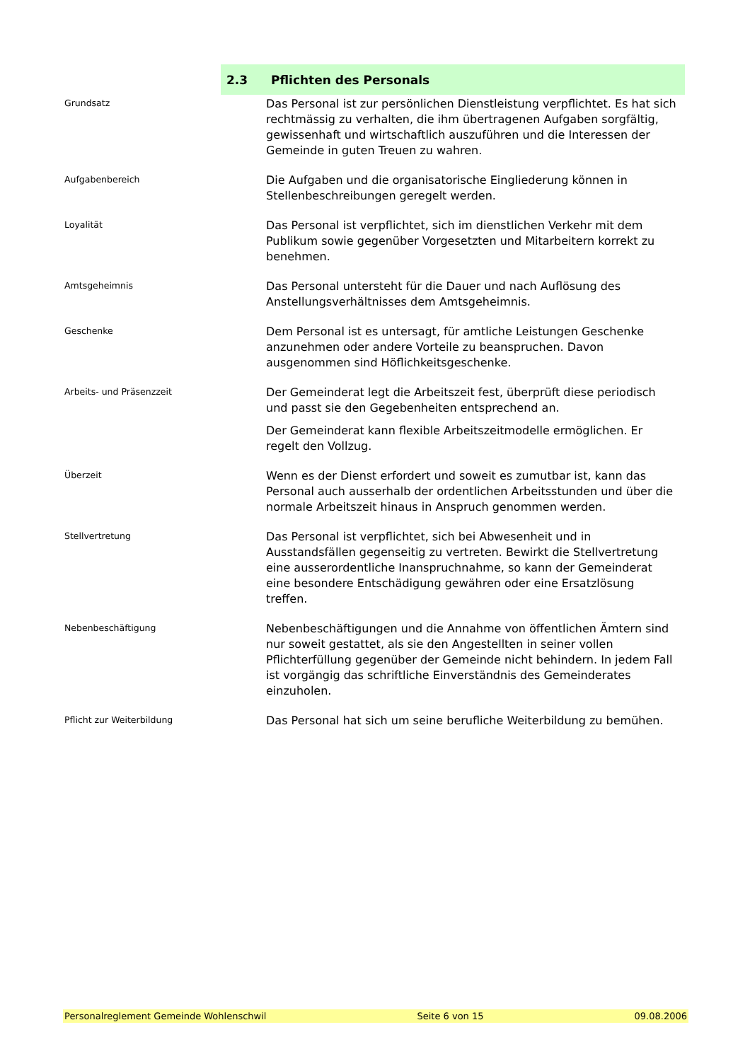2.3 Pflichten des Personals
Grundsatz
Das Personal ist zur persönlichen Dienstleistung verpflichtet. Es hat sich rechtmässig zu verhalten, die ihm übertragenen Aufgaben sorgfältig, gewissenhaft und wirtschaftlich auszuführen und die Interessen der Gemeinde in guten Treuen zu wahren.
Aufgabenbereich
Die Aufgaben und die organisatorische Eingliederung können in Stellenbeschreibungen geregelt werden.
Loyalität
Das Personal ist verpflichtet, sich im dienstlichen Verkehr mit dem Publikum sowie gegenüber Vorgesetzten und Mitarbeitern korrekt zu benehmen.
Amtsgeheimnis
Das Personal untersteht für die Dauer und nach Auflösung des Anstellungsverhältnisses dem Amtsgeheimnis.
Geschenke
Dem Personal ist es untersagt, für amtliche Leistungen Geschenke anzunehmen oder andere Vorteile zu beanspruchen. Davon ausgenommen sind Höflichkeitsgeschenke.
Arbeits- und Präsenzzeit
Der Gemeinderat legt die Arbeitszeit fest, überprüft diese periodisch und passt sie den Gegebenheiten entsprechend an.
Der Gemeinderat kann flexible Arbeitszeitmodelle ermöglichen. Er regelt den Vollzug.
Überzeit
Wenn es der Dienst erfordert und soweit es zumutbar ist, kann das Personal auch ausserhalb der ordentlichen Arbeitsstunden und über die normale Arbeitszeit hinaus in Anspruch genommen werden.
Stellvertretung
Das Personal ist verpflichtet, sich bei Abwesenheit und in Ausstandsfällen gegenseitig zu vertreten. Bewirkt die Stellvertretung eine ausserordentliche Inanspruchnahme, so kann der Gemeinderat eine besondere Entschädigung gewähren oder eine Ersatzlösung treffen.
Nebenbeschäftigung
Nebenbeschäftigungen und die Annahme von öffentlichen Ämtern sind nur soweit gestattet, als sie den Angestellten in seiner vollen Pflichterfüllung gegenüber der Gemeinde nicht behindern. In jedem Fall ist vorgängig das schriftliche Einverständnis des Gemeinderates einzuholen.
Pflicht zur Weiterbildung
Das Personal hat sich um seine berufliche Weiterbildung zu bemühen.
Personalreglement Gemeinde Wohlenschwil Seite 6 von 15 09.08.2006